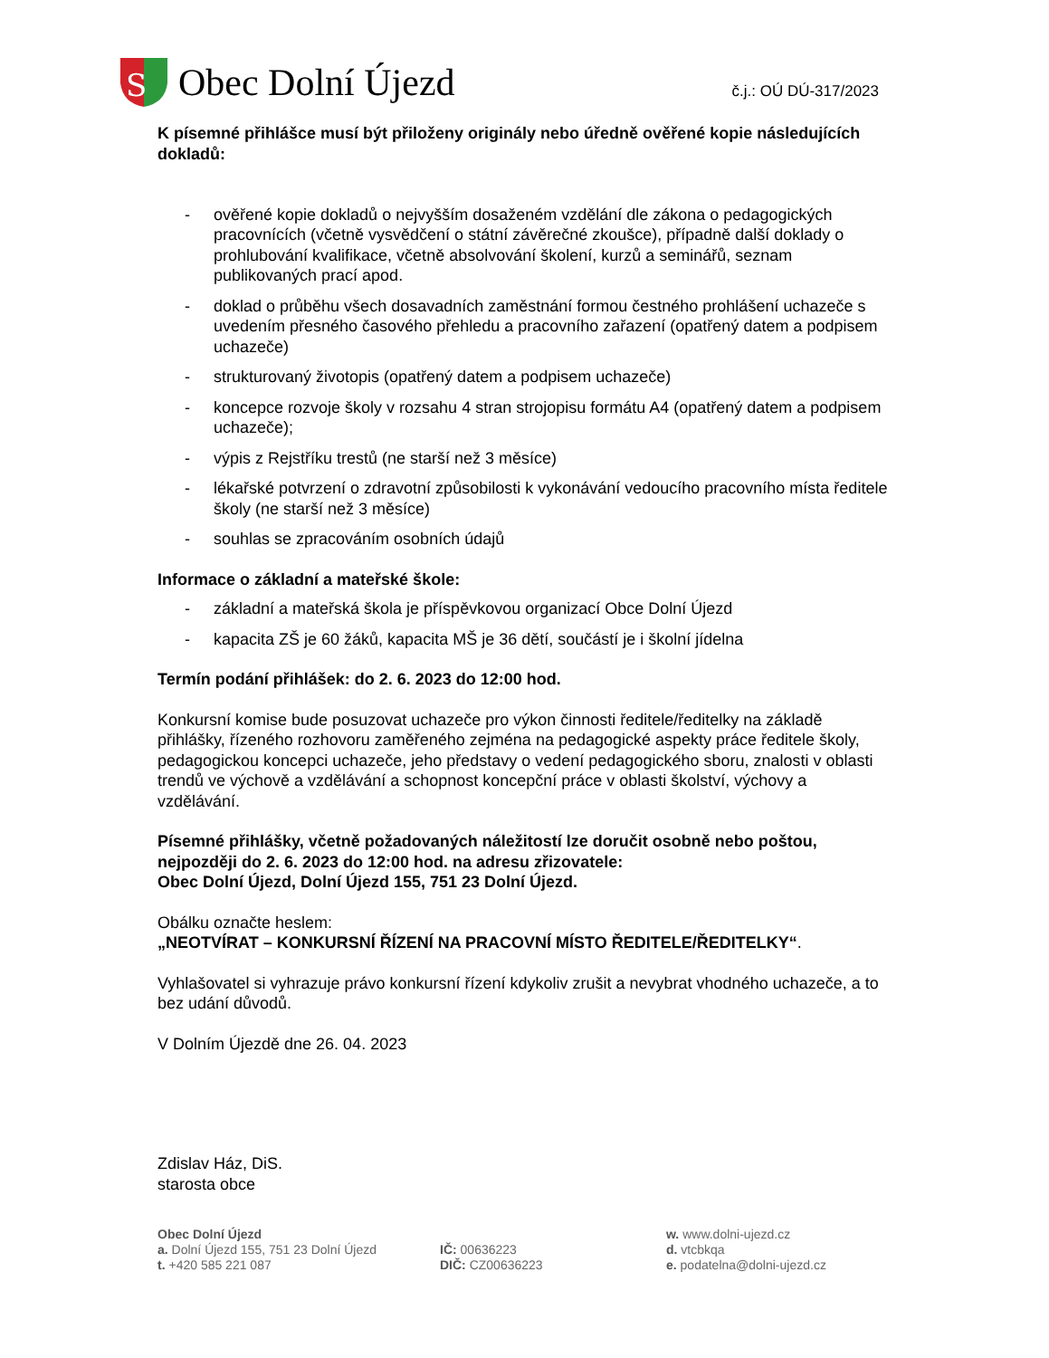S
Obec Dolní Újezd
č.j.: OÚ DÚ-317/2023
K písemné přihlášce musí být přiloženy originály nebo úředně ověřené kopie následujících dokladů:
- ověřené kopie dokladů o nejvyšším dosaženém vzdělání dle zákona o pedagogických pracovnících (včetně vysvědčení o státní závěrečné zkoušce), případně další doklady o prohlubování kvalifikace, včetně absolvování školení, kurzů a seminářů, seznam publikovaných prací apod.
- doklad o průběhu všech dosavadních zaměstnání formou čestného prohlášení uchazeče s uvedením přesného časového přehledu a pracovního zařazení (opatřený datem a podpisem uchazeče)
- strukturovaný životopis (opatřený datem a podpisem uchazeče)
- koncepce rozvoje školy v rozsahu 4 stran strojopisu formátu A4 (opatřený datem a podpisem uchazeče);
- výpis z Rejstříku trestů (ne starší než 3 měsíce)
- lékařské potvrzení o zdravotní způsobilosti k vykonávání vedoucího pracovního místa ředitele školy (ne starší než 3 měsíce)
- souhlas se zpracováním osobních údajů
Informace o základní a mateřské škole:
- základní a mateřská škola je příspěvkovou organizací Obce Dolní Újezd
- kapacita ZŠ je 60 žáků, kapacita MŠ je 36 dětí, součástí je i školní jídelna
Termín podání přihlášek: do 2. 6. 2023 do 12:00 hod.
Konkursní komise bude posuzovat uchazeče pro výkon činnosti ředitele/ředitelky na základě přihlášky, řízeného rozhovoru zaměřeného zejména na pedagogické aspekty práce ředitele školy, pedagogickou koncepci uchazeče, jeho představy o vedení pedagogického sboru, znalosti v oblasti trendů ve výchově a vzdělávání a schopnost koncepční práce v oblasti školství, výchovy a vzdělávání.
Písemné přihlášky, včetně požadovaných náležitostí lze doručit osobně nebo poštou, nejpozději do 2. 6. 2023 do 12:00 hod. na adresu zřizovatele:
Obec Dolní Újezd, Dolní Újezd 155, 751 23 Dolní Újezd.
Obálku označte heslem:
„NEOTVÍRAT – KONKURSNÍ ŘÍZENÍ NA PRACOVNÍ MÍSTO ŘEDITELE/ŘEDITELKY“.
Vyhlašovatel si vyhrazuje právo konkursní řízení kdykoliv zrušit a nevybrat vhodného uchazeče, a to bez udání důvodů.
V Dolním Újezdě dne 26. 04. 2023
Zdislav Ház, DiS.
starosta obce
Obec Dolní Újezd
a. Dolní Újezd 155, 751 23 Dolní Újezd
t. +420 585 221 087
IČ: 00636223
DIČ: CZ00636223
w. www.dolni-ujezd.cz
d. vtcbkqa
e. podatelna@dolni-ujezd.cz